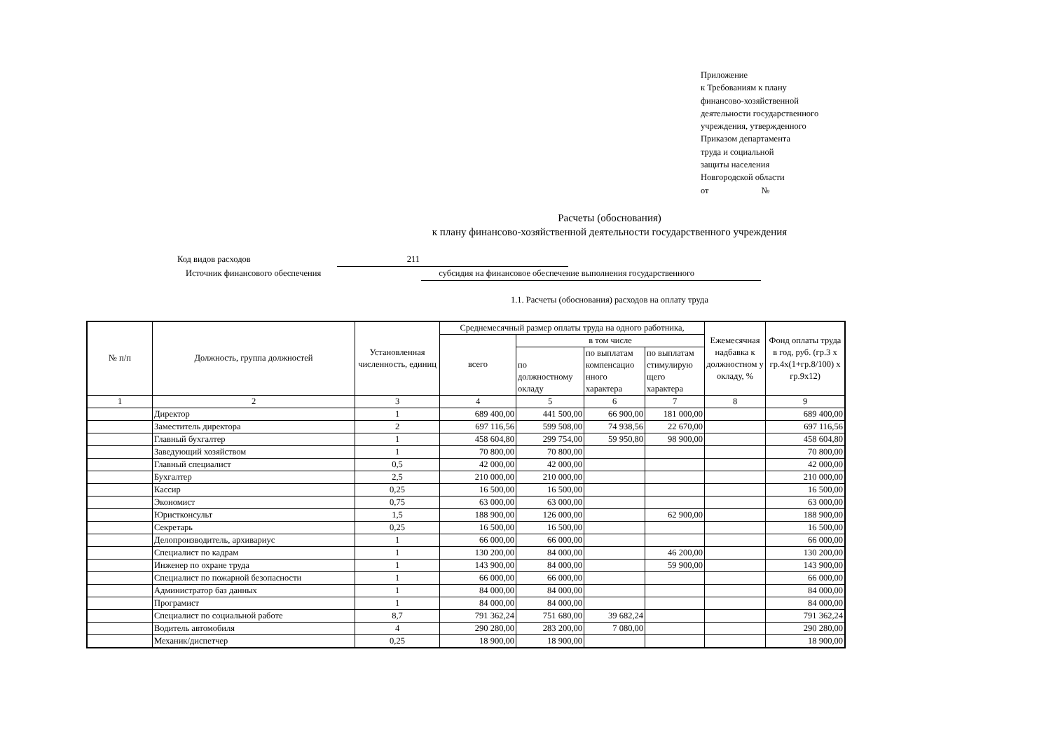Приложение
к Требованиям к плану
финансово-хозяйственной
деятельности государственного
учреждения, утвержденного
Приказом департамента
труда и социальной
защиты населения
Новгородской области
от №
Расчеты (обоснования)
к плану финансово-хозяйственной деятельности государственного учреждения
Код видов расходов 211
Источник финансового обеспечения субсидия на финансовое обеспечение выполнения государственного
1.1. Расчеты (обоснования) расходов на оплату труда
| № п/п | Должность, группа должностей | Установленная численность, единиц | Среднемесячный размер оплаты труда на одного работника, | | | | Ежемесячная надбавка к должностном у окладу, % | Фонд оплаты труда в год, руб. (гр.3 х гр.4х(1+гр.8/100) х гр.9х12) |
| --- | --- | --- | --- | --- | --- | --- | --- | --- |
| | | | всего | в том числе | | | | |
| | | | | по должностному окладу | по выплатам компенсацио нного характера | по выплатам стимулирую щего характера | | |
| 1 | 2 | 3 | 4 | 5 | 6 | 7 | 8 | 9 |
| | Директор | 1 | 689 400,00 | 441 500,00 | 66 900,00 | 181 000,00 | | 689 400,00 |
| | Заместитель директора | 2 | 697 116,56 | 599 508,00 | 74 938,56 | 22 670,00 | | 697 116,56 |
| | Главный бухгалтер | 1 | 458 604,80 | 299 754,00 | 59 950,80 | 98 900,00 | | 458 604,80 |
| | Заведующий хозяйством | 1 | 70 800,00 | 70 800,00 | | | | 70 800,00 |
| | Главный специалист | 0,5 | 42 000,00 | 42 000,00 | | | | 42 000,00 |
| | Бухгалтер | 2,5 | 210 000,00 | 210 000,00 | | | | 210 000,00 |
| | Кассир | 0,25 | 16 500,00 | 16 500,00 | | | | 16 500,00 |
| | Экономист | 0,75 | 63 000,00 | 63 000,00 | | | | 63 000,00 |
| | Юристконсульт | 1,5 | 188 900,00 | 126 000,00 | | 62 900,00 | | 188 900,00 |
| | Секретарь | 0,25 | 16 500,00 | 16 500,00 | | | | 16 500,00 |
| | Делопроизводитель, архивариус | 1 | 66 000,00 | 66 000,00 | | | | 66 000,00 |
| | Специалист по кадрам | 1 | 130 200,00 | 84 000,00 | | 46 200,00 | | 130 200,00 |
| | Инженер по охране труда | 1 | 143 900,00 | 84 000,00 | | 59 900,00 | | 143 900,00 |
| | Специалист по пожарной безопасности | 1 | 66 000,00 | 66 000,00 | | | | 66 000,00 |
| | Администратор баз данных | 1 | 84 000,00 | 84 000,00 | | | | 84 000,00 |
| | Програмист | 1 | 84 000,00 | 84 000,00 | | | | 84 000,00 |
| | Специалист по социальной работе | 8,7 | 791 362,24 | 751 680,00 | 39 682,24 | | | 791 362,24 |
| | Водитель автомобиля | 4 | 290 280,00 | 283 200,00 | 7 080,00 | | | 290 280,00 |
| | Механик/диспетчер | 0,25 | 18 900,00 | 18 900,00 | | | | 18 900,00 |